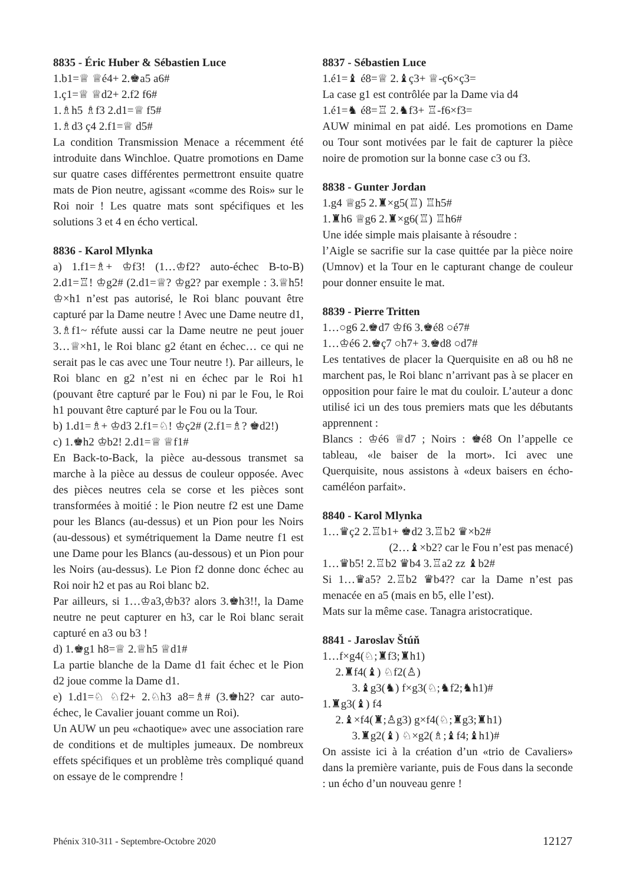8835 - Éric Huber & Sébastien Luce
1.b1=♕ ♕é4+ 2.♚a5 a6#
1.ç1=♕ ♕d2+ 2.f2 f6#
1.♗h5 ♗f3 2.d1=♕ f5#
1.♗d3 ç4 2.f1=♕ d5#
La condition Transmission Menace a récemment été introduite dans Winchloe. Quatre promotions en Dame sur quatre cases différentes permettront ensuite quatre mats de Pion neutre, agissant «comme des Rois» sur le Roi noir ! Les quatre mats sont spécifiques et les solutions 3 et 4 en écho vertical.
8836 - Karol Mlynka
a) 1.f1=♗+ ♔f3! (1…♔f2? auto-échec B-to-B) 2.d1=♖! ♔g2# (2.d1=♕? ♔g2? par exemple : 3.♕h5! ♔×h1 n’est pas autorisé, le Roi blanc pouvant être capturé par la Dame neutre ! Avec une Dame neutre d1, 3.♗f1~ réfute aussi car la Dame neutre ne peut jouer 3…♕×h1, le Roi blanc g2 étant en échec… ce qui ne serait pas le cas avec une Tour neutre !). Par ailleurs, le Roi blanc en g2 n’est ni en échec par le Roi h1 (pouvant être capturé par le Fou) ni par le Fou, le Roi h1 pouvant être capturé par le Fou ou la Tour.
b) 1.d1=♗+ ♔d3 2.f1=♘! ♔ç2# (2.f1=♗? ♚d2!)
c) 1.♚h2 ♔b2! 2.d1=♕ ♕f1#
En Back-to-Back, la pièce au-dessous transmet sa marche à la pièce au dessus de couleur opposée. Avec des pièces neutres cela se corse et les pièces sont transformées à moitié : le Pion neutre f2 est une Dame pour les Blancs (au-dessus) et un Pion pour les Noirs (au-dessous) et symétriquement la Dame neutre f1 est une Dame pour les Blancs (au-dessous) et un Pion pour les Noirs (au-dessus). Le Pion f2 donne donc échec au Roi noir h2 et pas au Roi blanc b2.
Par ailleurs, si 1…♔a3,♔b3? alors 3.♚h3!!, la Dame neutre ne peut capturer en h3, car le Roi blanc serait capturé en a3 ou b3 !
d) 1.♚g1 h8=♕ 2.♕h5 ♕d1#
La partie blanche de la Dame d1 fait échec et le Pion d2 joue comme la Dame d1.
e) 1.d1=♘ ♘f2+ 2.♘h3 a8=♗# (3.♚h2? car auto-échec, le Cavalier jouant comme un Roi).
Un AUW un peu «chaotique» avec une association rare de conditions et de multiples jumeaux. De nombreux effets spécifiques et un problème très compliqué quand on essaye de le comprendre !
8837 - Sébastien Luce
1.é1=♝ é8=♕ 2.♝ç3+ ♕-ç6×ç3=
La case g1 est contrôlée par la Dame via d4
1.é1=♞ é8=♖ 2.♞f3+ ♖-f6×f3=
AUW minimal en pat aidé. Les promotions en Dame ou Tour sont motivées par le fait de capturer la pièce noire de promotion sur la bonne case c3 ou f3.
8838 - Gunter Jordan
1.g4 ♕g5 2.♜×g5(♖) ♖h5#
1.♜h6 ♕g6 2.♜×g6(♖) ♖h6#
Une idée simple mais plaisante à résoudre :
l’Aigle se sacrifie sur la case quittée par la pièce noire (Umnov) et la Tour en le capturant change de couleur pour donner ensuite le mat.
8839 - Pierre Tritten
1…○g6 2.♚d7 ♔f6 3.♚é8 ○é7#
1…♔é6 2.♚ç7 ○h7+ 3.♚d8 ○d7#
Les tentatives de placer la Querquisite en a8 ou h8 ne marchent pas, le Roi blanc n’arrivant pas à se placer en opposition pour faire le mat du couloir. L’auteur a donc utilisé ici un des tous premiers mats que les débutants apprennent :
Blancs : ♔é6 ♕d7 ; Noirs : ♚é8 On l’appelle ce tableau, «le baiser de la mort». Ici avec une Querquisite, nous assistons à «deux baisers en écho-caméléon parfait».
8840 - Karol Mlynka
1…♛ç2 2.♖b1+ ♚d2 3.♖b2 ♛×b2#
(2…♝×b2? car le Fou n’est pas menacé)
1…♛b5! 2.♖b2 ♛b4 3.♖a2 zz ♝b2#
Si 1…♛a5? 2.♖b2 ♛b4?? car la Dame n’est pas menacée en a5 (mais en b5, elle l’est).
Mats sur la même case. Tanagra aristocratique.
8841 - Jaroslav Štúň
1…f×g4(♘;♜f3;♜h1)
2.♜f4(♝) ♘f2(♙)
3.♝g3(♞) f×g3(♘;♞f2;♞h1)#
1.♜g3(♝) f4
2.♝×f4(♜;♙g3) g×f4(♘;♜g3;♜h1)
3.♜g2(♝) ♘×g2(♗;♝f4;♝h1)#
On assiste ici à la création d’un «trio de Cavaliers» dans la première variante, puis de Fous dans la seconde : un écho d’un nouveau genre !
Phénix 310-311 - Septembre-Octobre 2020 12127